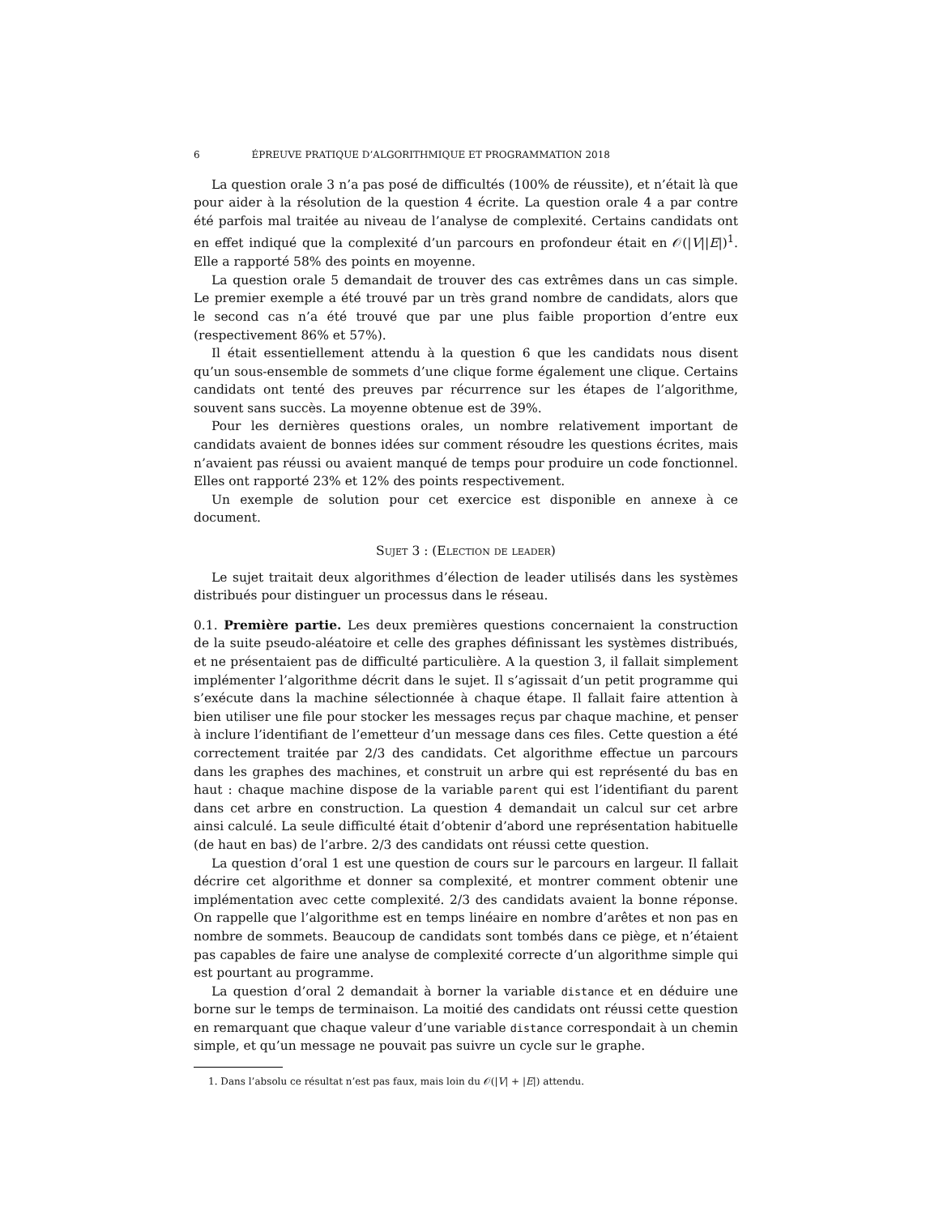6 ÉPREUVE PRATIQUE D’ALGORITHMIQUE ET PROGRAMMATION 2018
La question orale 3 n’a pas posé de difficultés (100% de réussite), et n’était là que pour aider à la résolution de la question 4 écrite. La question orale 4 a par contre été parfois mal traitée au niveau de l’analyse de complexité. Certains candidats ont en effet indiqué que la complexité d’un parcours en profondeur était en 𝒪(|V||E|)<sup>1</sup>. Elle a rapporté 58% des points en moyenne.
La question orale 5 demandait de trouver des cas extrêmes dans un cas simple. Le premier exemple a été trouvé par un très grand nombre de candidats, alors que le second cas n’a été trouvé que par une plus faible proportion d’entre eux (respectivement 86% et 57%).
Il était essentiellement attendu à la question 6 que les candidats nous disent qu’un sous-ensemble de sommets d’une clique forme également une clique. Certains candidats ont tenté des preuves par récurrence sur les étapes de l’algorithme, souvent sans succès. La moyenne obtenue est de 39%.
Pour les dernières questions orales, un nombre relativement important de candidats avaient de bonnes idées sur comment résoudre les questions écrites, mais n’avaient pas réussi ou avaient manqué de temps pour produire un code fonctionnel. Elles ont rapporté 23% et 12% des points respectivement.
Un exemple de solution pour cet exercice est disponible en annexe à ce document.
Sujet 3 : (Election de leader)
Le sujet traitait deux algorithmes d’élection de leader utilisés dans les systèmes distribués pour distinguer un processus dans le réseau.
0.1. Première partie. Les deux premières questions concernaient la construction de la suite pseudo-aléatoire et celle des graphes définissant les systèmes distribués, et ne présentaient pas de difficulté particulière. A la question 3, il fallait simplement implémenter l’algorithme décrit dans le sujet. Il s’agissait d’un petit programme qui s’exécute dans la machine sélectionnée à chaque étape. Il fallait faire attention à bien utiliser une file pour stocker les messages reçus par chaque machine, et penser à inclure l’identifiant de l’emetteur d’un message dans ces files. Cette question a été correctement traitée par 2/3 des candidats. Cet algorithme effectue un parcours dans les graphes des machines, et construit un arbre qui est représenté du bas en haut : chaque machine dispose de la variable parent qui est l’identifiant du parent dans cet arbre en construction. La question 4 demandait un calcul sur cet arbre ainsi calculé. La seule difficulté était d’obtenir d’abord une représentation habituelle (de haut en bas) de l’arbre. 2/3 des candidats ont réussi cette question.
La question d’oral 1 est une question de cours sur le parcours en largeur. Il fallait décrire cet algorithme et donner sa complexité, et montrer comment obtenir une implémentation avec cette complexité. 2/3 des candidats avaient la bonne réponse. On rappelle que l’algorithme est en temps linéaire en nombre d’arêtes et non pas en nombre de sommets. Beaucoup de candidats sont tombés dans ce piège, et n’étaient pas capables de faire une analyse de complexité correcte d’un algorithme simple qui est pourtant au programme.
La question d’oral 2 demandait à borner la variable distance et en déduire une borne sur le temps de terminaison. La moitié des candidats ont réussi cette question en remarquant que chaque valeur d’une variable distance correspondait à un chemin simple, et qu’un message ne pouvait pas suivre un cycle sur le graphe.
1. Dans l’absolu ce résultat n’est pas faux, mais loin du 𝒪(|V| + |E|) attendu.